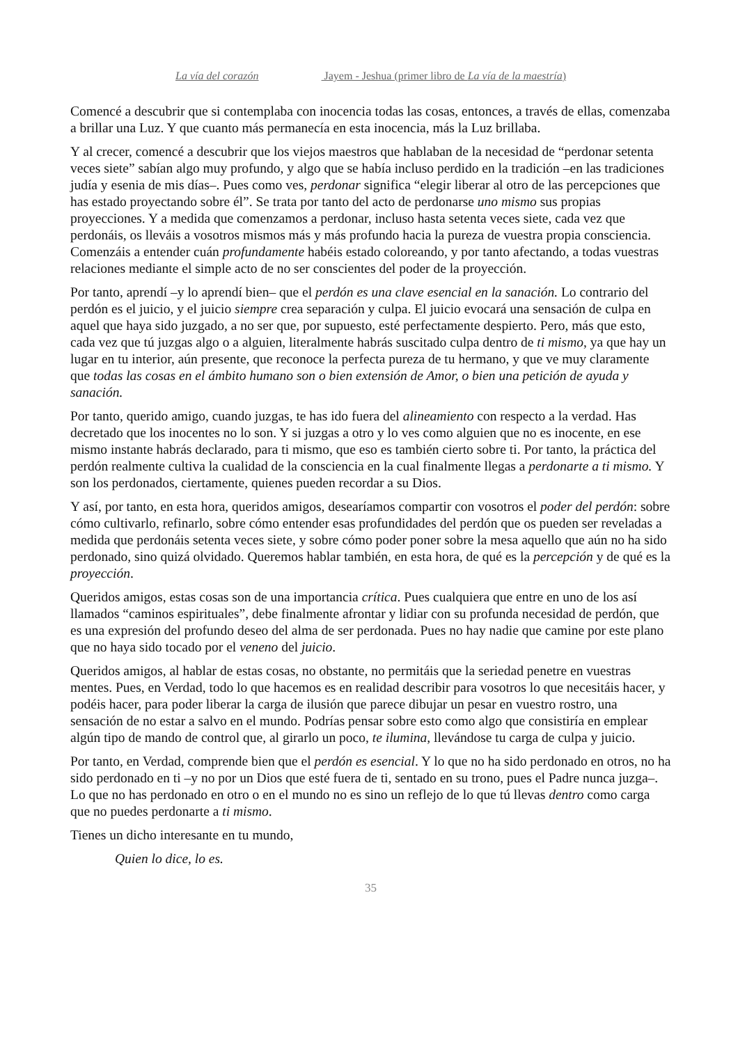La vía del corazón Jayem - Jeshua (primer libro de La vía de la maestría)
Comencé a descubrir que si contemplaba con inocencia todas las cosas, entonces, a través de ellas, comenzaba a brillar una Luz. Y que cuanto más permanecía en esta inocencia, más la Luz brillaba.
Y al crecer, comencé a descubrir que los viejos maestros que hablaban de la necesidad de “perdonar setenta veces siete” sabían algo muy profundo, y algo que se había incluso perdido en la tradición –en las tradiciones judía y esenia de mis días–. Pues como ves, perdonar significa “elegir liberar al otro de las percepciones que has estado proyectando sobre él”. Se trata por tanto del acto de perdonarse uno mismo sus propias proyecciones. Y a medida que comenzamos a perdonar, incluso hasta setenta veces siete, cada vez que perdonáis, os lleváis a vosotros mismos más y más profundo hacia la pureza de vuestra propia consciencia. Comenzáis a entender cuán profundamente habéis estado coloreando, y por tanto afectando, a todas vuestras relaciones mediante el simple acto de no ser conscientes del poder de la proyección.
Por tanto, aprendí –y lo aprendí bien– que el perdón es una clave esencial en la sanación. Lo contrario del perdón es el juicio, y el juicio siempre crea separación y culpa. El juicio evocará una sensación de culpa en aquel que haya sido juzgado, a no ser que, por supuesto, esté perfectamente despierto. Pero, más que esto, cada vez que tú juzgas algo o a alguien, literalmente habrás suscitado culpa dentro de ti mismo, ya que hay un lugar en tu interior, aún presente, que reconoce la perfecta pureza de tu hermano, y que ve muy claramente que todas las cosas en el ámbito humano son o bien extensión de Amor, o bien una petición de ayuda y sanación.
Por tanto, querido amigo, cuando juzgas, te has ido fuera del alineamiento con respecto a la verdad. Has decretado que los inocentes no lo son. Y si juzgas a otro y lo ves como alguien que no es inocente, en ese mismo instante habrás declarado, para ti mismo, que eso es también cierto sobre ti. Por tanto, la práctica del perdón realmente cultiva la cualidad de la consciencia en la cual finalmente llegas a perdonarte a ti mismo. Y son los perdonados, ciertamente, quienes pueden recordar a su Dios.
Y así, por tanto, en esta hora, queridos amigos, desearíamos compartir con vosotros el poder del perdón: sobre cómo cultivarlo, refinarlo, sobre cómo entender esas profundidades del perdón que os pueden ser reveladas a medida que perdonáis setenta veces siete, y sobre cómo poder poner sobre la mesa aquello que aún no ha sido perdonado, sino quizá olvidado. Queremos hablar también, en esta hora, de qué es la percepción y de qué es la proyección.
Queridos amigos, estas cosas son de una importancia crítica. Pues cualquiera que entre en uno de los así llamados “caminos espirituales”, debe finalmente afrontar y lidiar con su profunda necesidad de perdón, que es una expresión del profundo deseo del alma de ser perdonada. Pues no hay nadie que camine por este plano que no haya sido tocado por el veneno del juicio.
Queridos amigos, al hablar de estas cosas, no obstante, no permitáis que la seriedad penetre en vuestras mentes. Pues, en Verdad, todo lo que hacemos es en realidad describir para vosotros lo que necesitáis hacer, y podéis hacer, para poder liberar la carga de ilusión que parece dibujar un pesar en vuestro rostro, una sensación de no estar a salvo en el mundo. Podrías pensar sobre esto como algo que consistiría en emplear algún tipo de mando de control que, al girarlo un poco, te ilumina, llevándose tu carga de culpa y juicio.
Por tanto, en Verdad, comprende bien que el perdón es esencial. Y lo que no ha sido perdonado en otros, no ha sido perdonado en ti –y no por un Dios que esté fuera de ti, sentado en su trono, pues el Padre nunca juzga–. Lo que no has perdonado en otro o en el mundo no es sino un reflejo de lo que tú llevas dentro como carga que no puedes perdonarte a ti mismo.
Tienes un dicho interesante en tu mundo,
Quien lo dice, lo es.
35